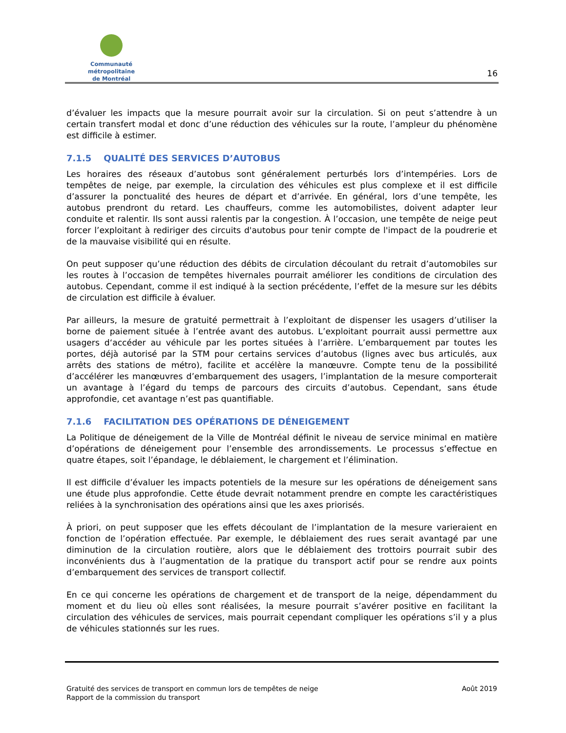Communauté métropolitaine
de Montréal
16
d’évaluer les impacts que la mesure pourrait avoir sur la circulation. Si on peut s’attendre à un certain transfert modal et donc d’une réduction des véhicules sur la route, l’ampleur du phénomène est difficile à estimer.
7.1.5 QUALITÉ DES SERVICES D’AUTOBUS
Les horaires des réseaux d’autobus sont généralement perturbés lors d’intempéries. Lors de tempêtes de neige, par exemple, la circulation des véhicules est plus complexe et il est difficile d’assurer la ponctualité des heures de départ et d’arrivée. En général, lors d’une tempête, les autobus prendront du retard. Les chauffeurs, comme les automobilistes, doivent adapter leur conduite et ralentir. Ils sont aussi ralentis par la congestion. À l’occasion, une tempête de neige peut forcer l’exploitant à rediriger des circuits d'autobus pour tenir compte de l'impact de la poudrerie et de la mauvaise visibilité qui en résulte.
On peut supposer qu’une réduction des débits de circulation découlant du retrait d’automobiles sur les routes à l’occasion de tempêtes hivernales pourrait améliorer les conditions de circulation des autobus. Cependant, comme il est indiqué à la section précédente, l’effet de la mesure sur les débits de circulation est difficile à évaluer.
Par ailleurs, la mesure de gratuité permettrait à l’exploitant de dispenser les usagers d’utiliser la borne de paiement située à l’entrée avant des autobus. L’exploitant pourrait aussi permettre aux usagers d‘accéder au véhicule par les portes situées à l’arrière. L’embarquement par toutes les portes, déjà autorisé par la STM pour certains services d’autobus (lignes avec bus articulés, aux arrêts des stations de métro), facilite et accélère la manœuvre. Compte tenu de la possibilité d’accélérer les manœuvres d’embarquement des usagers, l’implantation de la mesure comporterait un avantage à l’égard du temps de parcours des circuits d’autobus. Cependant, sans étude approfondie, cet avantage n’est pas quantifiable.
7.1.6 FACILITATION DES OPÉRATIONS DE DÉNEIGEMENT
La Politique de déneigement de la Ville de Montréal définit le niveau de service minimal en matière d’opérations de déneigement pour l’ensemble des arrondissements. Le processus s’effectue en quatre étapes, soit l’épandage, le déblaiement, le chargement et l’élimination.
Il est difficile d’évaluer les impacts potentiels de la mesure sur les opérations de déneigement sans une étude plus approfondie. Cette étude devrait notamment prendre en compte les caractéristiques reliées à la synchronisation des opérations ainsi que les axes priorisés.
À priori, on peut supposer que les effets découlant de l’implantation de la mesure varieraient en fonction de l’opération effectuée. Par exemple, le déblaiement des rues serait avantagé par une diminution de la circulation routière, alors que le déblaiement des trottoirs pourrait subir des inconvénients dus à l’augmentation de la pratique du transport actif pour se rendre aux points d’embarquement des services de transport collectif.
En ce qui concerne les opérations de chargement et de transport de la neige, dépendamment du moment et du lieu où elles sont réalisées, la mesure pourrait s’avérer positive en facilitant la circulation des véhicules de services, mais pourrait cependant compliquer les opérations s’il y a plus de véhicules stationnés sur les rues.
Gratuité des services de transport en commun lors de tempêtes de neige
Rapport de la commission du transport
Août 2019